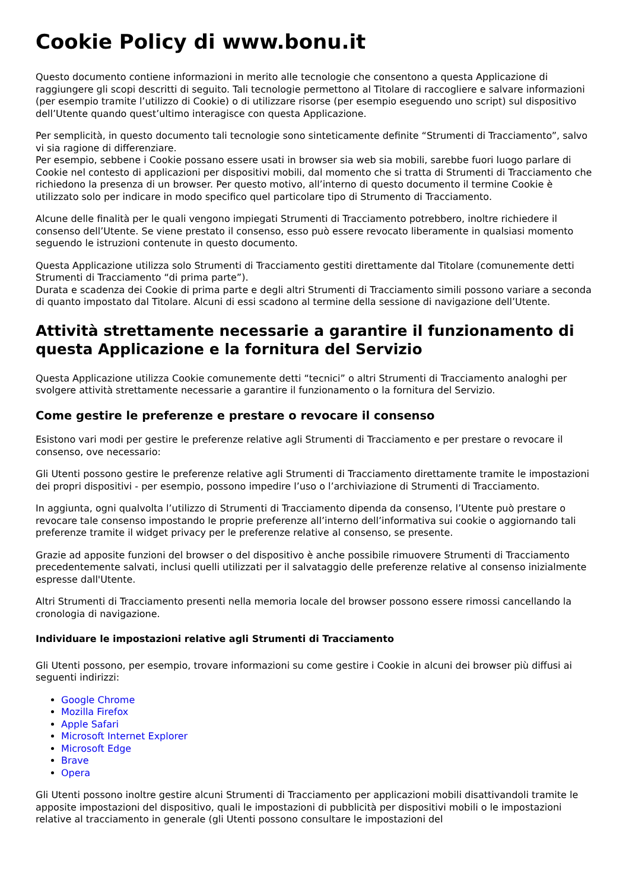Cookie Policy di www.bonu.it
Questo documento contiene informazioni in merito alle tecnologie che consentono a questa Applicazione di raggiungere gli scopi descritti di seguito. Tali tecnologie permettono al Titolare di raccogliere e salvare informazioni (per esempio tramite l’utilizzo di Cookie) o di utilizzare risorse (per esempio eseguendo uno script) sul dispositivo dell’Utente quando quest’ultimo interagisce con questa Applicazione.
Per semplicità, in questo documento tali tecnologie sono sinteticamente definite “Strumenti di Tracciamento”, salvo vi sia ragione di differenziare.
Per esempio, sebbene i Cookie possano essere usati in browser sia web sia mobili, sarebbe fuori luogo parlare di Cookie nel contesto di applicazioni per dispositivi mobili, dal momento che si tratta di Strumenti di Tracciamento che richiedono la presenza di un browser. Per questo motivo, all’interno di questo documento il termine Cookie è utilizzato solo per indicare in modo specifico quel particolare tipo di Strumento di Tracciamento.
Alcune delle finalità per le quali vengono impiegati Strumenti di Tracciamento potrebbero, inoltre richiedere il consenso dell’Utente. Se viene prestato il consenso, esso può essere revocato liberamente in qualsiasi momento seguendo le istruzioni contenute in questo documento.
Questa Applicazione utilizza solo Strumenti di Tracciamento gestiti direttamente dal Titolare (comunemente detti Strumenti di Tracciamento “di prima parte”).
Durata e scadenza dei Cookie di prima parte e degli altri Strumenti di Tracciamento simili possono variare a seconda di quanto impostato dal Titolare. Alcuni di essi scadono al termine della sessione di navigazione dell’Utente.
Attività strettamente necessarie a garantire il funzionamento di questa Applicazione e la fornitura del Servizio
Questa Applicazione utilizza Cookie comunemente detti “tecnici” o altri Strumenti di Tracciamento analoghi per svolgere attività strettamente necessarie a garantire il funzionamento o la fornitura del Servizio.
Come gestire le preferenze e prestare o revocare il consenso
Esistono vari modi per gestire le preferenze relative agli Strumenti di Tracciamento e per prestare o revocare il consenso, ove necessario:
Gli Utenti possono gestire le preferenze relative agli Strumenti di Tracciamento direttamente tramite le impostazioni dei propri dispositivi - per esempio, possono impedire l’uso o l’archiviazione di Strumenti di Tracciamento.
In aggiunta, ogni qualvolta l’utilizzo di Strumenti di Tracciamento dipenda da consenso, l’Utente può prestare o revocare tale consenso impostando le proprie preferenze all’interno dell’informativa sui cookie o aggiornando tali preferenze tramite il widget privacy per le preferenze relative al consenso, se presente.
Grazie ad apposite funzioni del browser o del dispositivo è anche possibile rimuovere Strumenti di Tracciamento precedentemente salvati, inclusi quelli utilizzati per il salvataggio delle preferenze relative al consenso inizialmente espresse dall'Utente.
Altri Strumenti di Tracciamento presenti nella memoria locale del browser possono essere rimossi cancellando la cronologia di navigazione.
Individuare le impostazioni relative agli Strumenti di Tracciamento
Gli Utenti possono, per esempio, trovare informazioni su come gestire i Cookie in alcuni dei browser più diffusi ai seguenti indirizzi:
Google Chrome
Mozilla Firefox
Apple Safari
Microsoft Internet Explorer
Microsoft Edge
Brave
Opera
Gli Utenti possono inoltre gestire alcuni Strumenti di Tracciamento per applicazioni mobili disattivandoli tramite le apposite impostazioni del dispositivo, quali le impostazioni di pubblicità per dispositivi mobili o le impostazioni relative al tracciamento in generale (gli Utenti possono consultare le impostazioni del